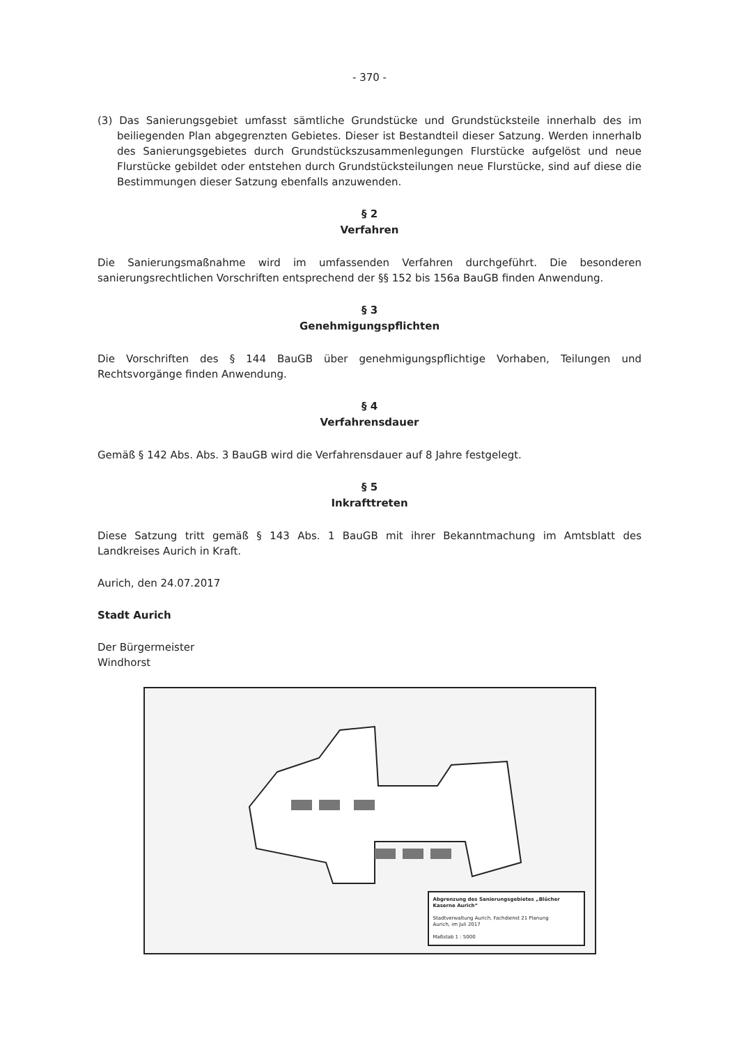- 370 -
(3) Das Sanierungsgebiet umfasst sämtliche Grundstücke und Grundstücksteile innerhalb des im beiliegenden Plan abgegrenzten Gebietes. Dieser ist Bestandteil dieser Satzung. Werden innerhalb des Sanierungsgebietes durch Grundstückszusammenlegungen Flurstücke aufgelöst und neue Flurstücke gebildet oder entstehen durch Grundstücksteilungen neue Flurstücke, sind auf diese die Bestimmungen dieser Satzung ebenfalls anzuwenden.
§ 2
Verfahren
Die Sanierungsmaßnahme wird im umfassenden Verfahren durchgeführt. Die besonderen sanierungsrechtlichen Vorschriften entsprechend der §§ 152 bis 156a BauGB finden Anwendung.
§ 3
Genehmigungspflichten
Die Vorschriften des § 144 BauGB über genehmigungspflichtige Vorhaben, Teilungen und Rechtsvorgänge finden Anwendung.
§ 4
Verfahrensdauer
Gemäß § 142 Abs. Abs. 3 BauGB wird die Verfahrensdauer auf 8 Jahre festgelegt.
§ 5
Inkrafttreten
Diese Satzung tritt gemäß § 143 Abs. 1 BauGB mit ihrer Bekanntmachung im Amtsblatt des Landkreises Aurich in Kraft.
Aurich, den 24.07.2017
Stadt Aurich
Der Bürgermeister
Windhorst
Abgrenzung des Sanierungsgebietes „Blücher Kaserne Aurich“
Stadtverwaltung Aurich, Fachdienst 21 Planung
Aurich, im Juli 2017
Maßstab 1 : 5000